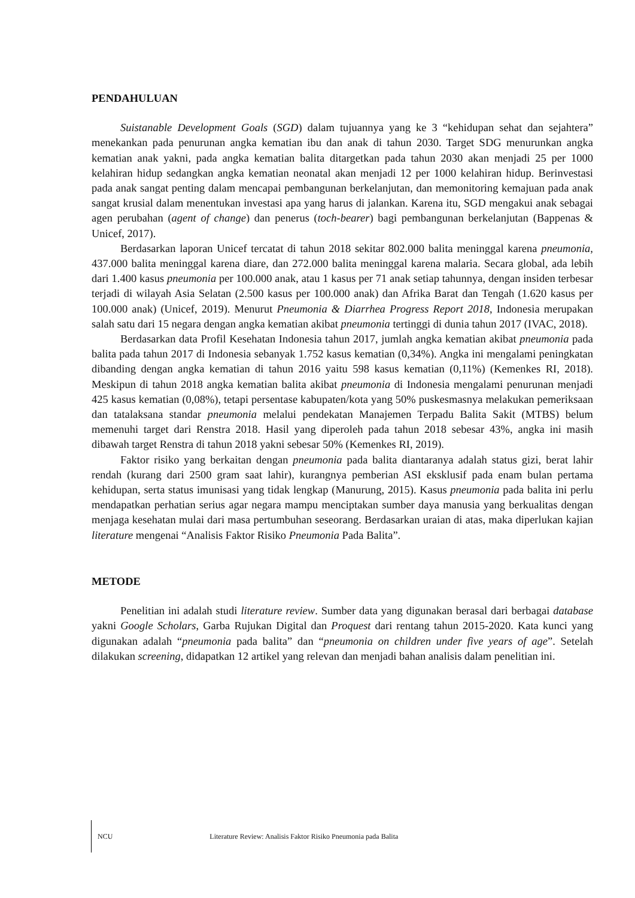PENDAHULUAN
Suistanable Development Goals (SGD) dalam tujuannya yang ke 3 “kehidupan sehat dan sejahtera” menekankan pada penurunan angka kematian ibu dan anak di tahun 2030. Target SDG menurunkan angka kematian anak yakni, pada angka kematian balita ditargetkan pada tahun 2030 akan menjadi 25 per 1000 kelahiran hidup sedangkan angka kematian neonatal akan menjadi 12 per 1000 kelahiran hidup. Berinvestasi pada anak sangat penting dalam mencapai pembangunan berkelanjutan, dan memonitoring kemajuan pada anak sangat krusial dalam menentukan investasi apa yang harus di jalankan. Karena itu, SGD mengakui anak sebagai agen perubahan (agent of change) dan penerus (toch-bearer) bagi pembangunan berkelanjutan (Bappenas & Unicef, 2017).
Berdasarkan laporan Unicef tercatat di tahun 2018 sekitar 802.000 balita meninggal karena pneumonia, 437.000 balita meninggal karena diare, dan 272.000 balita meninggal karena malaria. Secara global, ada lebih dari 1.400 kasus pneumonia per 100.000 anak, atau 1 kasus per 71 anak setiap tahunnya, dengan insiden terbesar terjadi di wilayah Asia Selatan (2.500 kasus per 100.000 anak) dan Afrika Barat dan Tengah (1.620 kasus per 100.000 anak) (Unicef, 2019). Menurut Pneumonia & Diarrhea Progress Report 2018, Indonesia merupakan salah satu dari 15 negara dengan angka kematian akibat pneumonia tertinggi di dunia tahun 2017 (IVAC, 2018).
Berdasarkan data Profil Kesehatan Indonesia tahun 2017, jumlah angka kematian akibat pneumonia pada balita pada tahun 2017 di Indonesia sebanyak 1.752 kasus kematian (0,34%). Angka ini mengalami peningkatan dibanding dengan angka kematian di tahun 2016 yaitu 598 kasus kematian (0,11%) (Kemenkes RI, 2018). Meskipun di tahun 2018 angka kematian balita akibat pneumonia di Indonesia mengalami penurunan menjadi 425 kasus kematian (0,08%), tetapi persentase kabupaten/kota yang 50% puskesmasnya melakukan pemeriksaan dan tatalaksana standar pneumonia melalui pendekatan Manajemen Terpadu Balita Sakit (MTBS) belum memenuhi target dari Renstra 2018. Hasil yang diperoleh pada tahun 2018 sebesar 43%, angka ini masih dibawah target Renstra di tahun 2018 yakni sebesar 50% (Kemenkes RI, 2019).
Faktor risiko yang berkaitan dengan pneumonia pada balita diantaranya adalah status gizi, berat lahir rendah (kurang dari 2500 gram saat lahir), kurangnya pemberian ASI eksklusif pada enam bulan pertama kehidupan, serta status imunisasi yang tidak lengkap (Manurung, 2015). Kasus pneumonia pada balita ini perlu mendapatkan perhatian serius agar negara mampu menciptakan sumber daya manusia yang berkualitas dengan menjaga kesehatan mulai dari masa pertumbuhan seseorang. Berdasarkan uraian di atas, maka diperlukan kajian literature mengenai “Analisis Faktor Risiko Pneumonia Pada Balita”.
METODE
Penelitian ini adalah studi literature review. Sumber data yang digunakan berasal dari berbagai database yakni Google Scholars, Garba Rujukan Digital dan Proquest dari rentang tahun 2015-2020. Kata kunci yang digunakan adalah “pneumonia pada balita” dan “pneumonia on children under five years of age”. Setelah dilakukan screening, didapatkan 12 artikel yang relevan dan menjadi bahan analisis dalam penelitian ini.
NCU Literature Review: Analisis Faktor Risiko Pneumonia pada Balita